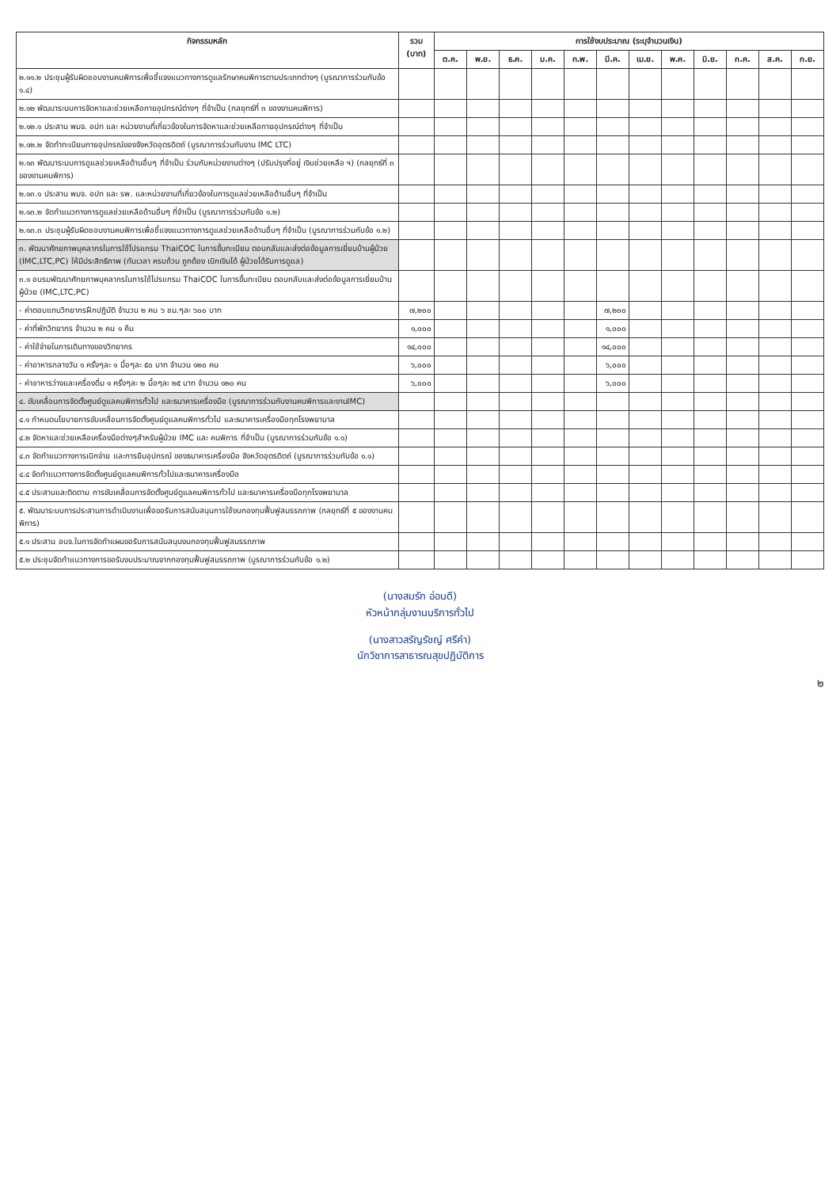| กิจกรรมหลัก | รวม (บาท) | การใช้งบประมาณ (ระบุจำนวนเงิน) | | | | | | | | | | | |
| --- | --- | --- | --- | --- | --- | --- | --- | --- | --- | --- | --- | --- | --- |
| | | ต.ค. | พ.ย. | ธ.ค. | ม.ค. | ก.พ. | มี.ค. | เม.ย. | พ.ค. | มิ.ย. | ก.ค. | ส.ค. | ก.ย. |
| ๒.๑๑.๒ ประชุมผู้รับผิดชอบงานคนพิการเพื่อชี้แจงแนวทางการดูแลรักษาคนพิการตามประเภทต่างๆ (บูรณาการร่วมกับข้อ ๑.๔) | | | | | | | | | | | | | |
| ๒.๑๒ พัฒนาระบบการจัดหาและช่วยเหลือกายอุปกรณ์ต่างๆ ที่จำเป็น (กลยุทธ์ที่ ๓ ของงานคนพิการ) | | | | | | | | | | | | | |
| ๒.๑๒.๑ ประสาน พมจ. อปท และ หน่วยงานที่เกี่ยวข้องในการจัดหาและช่วยเหลือกายอุปกรณ์ต่างๆ ที่จำเป็น | | | | | | | | | | | | | |
| ๒.๑๒.๒ จัดทำทะเบียนกายอุปกรณ์ของจังหวัดอุตรดิตถ์ (บูรณาการร่วมกับงาน IMC LTC) | | | | | | | | | | | | | |
| ๒.๑๓ พัฒนาระบบการดูแลช่วยเหลือด้านอื่นๆ ที่จำเป็น ร่วมกับหน่วยงานต่างๆ (ปรับปรุงที่อยู่ เงินช่วยเหลือ ฯ) (กลยุทธ์ที่ ๓ ของงานคนพิการ) | | | | | | | | | | | | | |
| ๒.๑๓.๑ ประสาน พมจ. อปท และ รพ. และหน่วยงานที่เกี่ยวข้องในการดูแลช่วยเหลือด้านอื่นๆ ที่จำเป็น | | | | | | | | | | | | | |
| ๒.๑๓.๒ จัดทำแนวทางการดูแลช่วยเหลือด้านอื่นๆ ที่จำเป็น (บูรณาการร่วมกับข้อ ๑.๒) | | | | | | | | | | | | | |
| ๒.๑๓.๓ ประชุมผู้รับผิดชอบงานคนพิการเพื่อชี้แจงแนวทางการดูแลช่วยเหลือด้านอื่นๆ ที่จำเป็น (บูรณาการร่วมกับข้อ ๑.๒) | | | | | | | | | | | | | |
| ๓. พัฒนาศักยภาพบุคลากรในการใช้โปรแกรม ThaiCOC ในการขึ้นทะเบียน ตอบกลับและส่งต่อข้อมูลการเยี่ยมบ้านผู้ป่วย (IMC,LTC,PC) ให้มีประสิทธิภาพ (ทันเวลา ครบถ้วน ถูกต้อง เบิกเงินได้ ผู้ป่วยได้รับการดูแล) | | | | | | | | | | | | | |
| ๓.๑ อบรมพัฒนาศักยภาพบุคลากรในการใช้โปรแกรม ThaiCOC ในการขึ้นทะเบียน ตอบกลับและส่งต่อข้อมูลการเยี่ยมบ้านผู้ป่วย (IMC,LTC,PC) | | | | | | | | | | | | | |
| - ค่าตอบแทนวิทยากรฝึกปฏิบัติ จำนวน ๒ คน ๖ ชม.ๆละ ๖๐๐ บาท | ๗,๒๐๐ | | | | | | ๗,๒๐๐ | | | | | | |
| - ค่าที่พักวิทยากร จำนวน ๒ คน ๑ คืน | ๑,๐๐๐ | | | | | | ๑,๐๐๐ | | | | | | |
| - ค่าใช้จ่ายในการเดินทางของวิทยากร | ๑๔,๐๐๐ | | | | | | ๑๔,๐๐๐ | | | | | | |
| - ค่าอาหารกลางวัน ๑ ครั้งๆละ ๑ มื้อๆละ ๕๐ บาท จำนวน ๑๒๐ คน | ๖,๐๐๐ | | | | | | ๖,๐๐๐ | | | | | | |
| - ค่าอาหารว่างและเครื่องดื่ม ๑ ครั้งๆละ ๒ มื้อๆละ ๒๕ บาท จำนวน ๑๒๐ คน | ๖,๐๐๐ | | | | | | ๖,๐๐๐ | | | | | | |
| ๔. ขับเคลื่อนการจัดตั้งศูนย์ดูแลคนพิการทั่วไป และธนาคารเครื่องมือ (บูรณาการร่วมกับงานคนพิการและงานIMC) | | | | | | | | | | | | | |
| ๔.๑ กำหนดนโยบายการขับเคลื่อนการจัดตั้งศูนย์ดูแลคนพิการทั่วไป และธนาคารเครื่องมือทุกโรงพยาบาล | | | | | | | | | | | | | |
| ๔.๒ จัดหาและช่วยเหลือเครื่องมือต่างๆสำหรับผู้ป่วย IMC และ คนพิการ ที่จำเป็น (บูรณาการร่วมกับข้อ ๑.๑) | | | | | | | | | | | | | |
| ๔.๓ จัดทำแนวทางการเบิกจ่าย และการยืมอุปกรณ์ ของธนาคารเครื่องมือ จังหวัดอุตรดิตถ์ (บูรณาการร่วมกับข้อ ๑.๑) | | | | | | | | | | | | | |
| ๔.๔ จัดทำแนวทางการจัดตั้งศูนย์ดูแลคนพิการทั่วไปและธนาคารเครื่องมือ | | | | | | | | | | | | | |
| ๔.๕ ประสานและติดตาม การขับเคลื่อนการจัดตั้งศูนย์ดูแลคนพิการทั่วไป และธนาคารเครื่องมือทุกโรงพยาบาล | | | | | | | | | | | | | |
| ๕. พัฒนาระบบการประสานการดำเนินงานเพื่อขอรับการสนับสนุนการใช้งบกองทุนฟื้นฟูสมรรถภาพ (กลยุทธ์ที่ ๕ ของงานคนพิการ) | | | | | | | | | | | | | |
| ๕.๑ ประสาน อบจ.ในการจัดทำแผนขอรับการสนับสนุนงบกองทุนฟื้นฟูสมรรถภาพ | | | | | | | | | | | | | |
| ๕.๒ ประชุมจัดทำแนวทางการขอรับงบประมาณจากกองทุนฟื้นฟูสมรรถภาพ (บูรณาการร่วมกับข้อ ๑.๒) | | | | | | | | | | | | | |
(นางสมรัก อ่อนดี)
หัวหน้ากลุ่มงานบริการทั่วไป
(นางสาวสรัญรัชญ์ ศรีคำ)
นักวิชาการสาธารณสุขปฏิบัติการ
๒